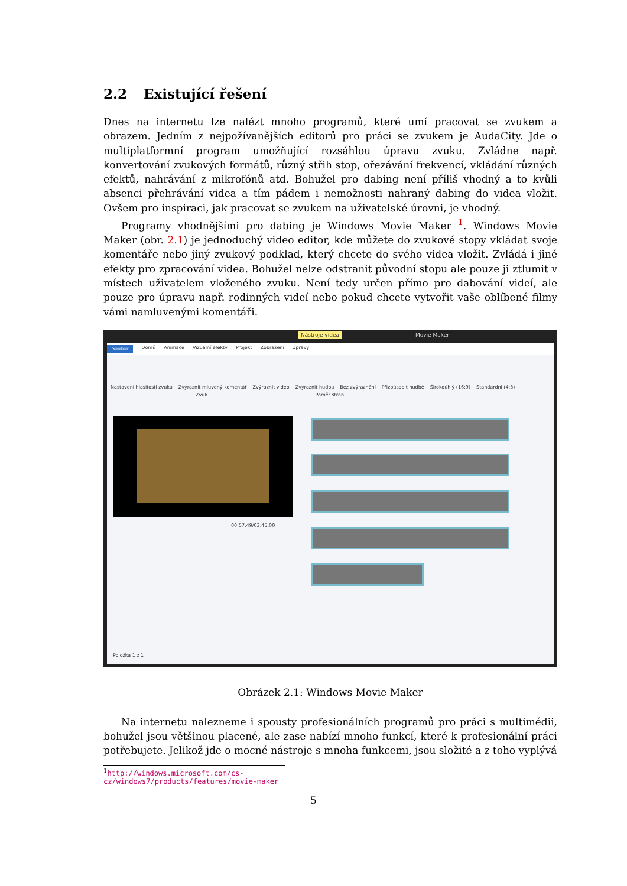2.2 Existující řešení
Dnes na internetu lze nalézt mnoho programů, které umí pracovat se zvukem a obrazem. Jedním z nejpožívanějších editorů pro práci se zvukem je AudaCity. Jde o multiplatformní program umožňující rozsáhlou úpravu zvuku. Zvládne např. konvertování zvukových formátů, různý střih stop, ořezávání frekvencí, vkládání různých efektů, nahrávání z mikrofónů atd. Bohužel pro dabing není příliš vhodný a to kvůli absenci přehrávání videa a tím pádem i nemožnosti nahraný dabing do videa vložit. Ovšem pro inspiraci, jak pracovat se zvukem na uživatelské úrovni, je vhodný.
Programy vhodnějšími pro dabing je Windows Movie Maker <sup>1</sup>. Windows Movie Maker (obr. 2.1) je jednoduchý video editor, kde můžete do zvukové stopy vkládat svoje komentáře nebo jiný zvukový podklad, který chcete do svého videa vložit. Zvládá i jiné efekty pro zpracování videa. Bohužel nelze odstranit původní stopu ale pouze ji ztlumit v místech uživatelem vloženého zvuku. Není tedy určen přímo pro dabování videí, ale pouze pro úpravu např. rodinných videí nebo pokud chcete vytvořit vaše oblíbené filmy vámi namluvenými komentáři.
Nástroje videa Movie Maker
Soubor Domů Animace Vizuální efekty Projekt Zobrazení Úpravy
Nastavení hlasitosti zvuku Zvýraznit mluvený komentář Zvýraznit video Zvýraznit hudbu Bez zvýraznění Přizpůsobit hudbě Širokoúhlý (16:9) Standardní (4:3)
Zvuk Poměr stran
00:57,49/03:45,00
Položka 1 z 1
Obrázek 2.1: Windows Movie Maker
Na internetu nalezneme i spousty profesionálních programů pro práci s multimédii, bohužel jsou většinou placené, ale zase nabízí mnoho funkcí, které k profesionální práci potřebujete. Jelikož jde o mocné nástroje s mnoha funkcemi, jsou složité a z toho vyplývá
<sup>1</sup> http://windows.microsoft.com/cs-cz/windows7/products/features/movie-maker
5